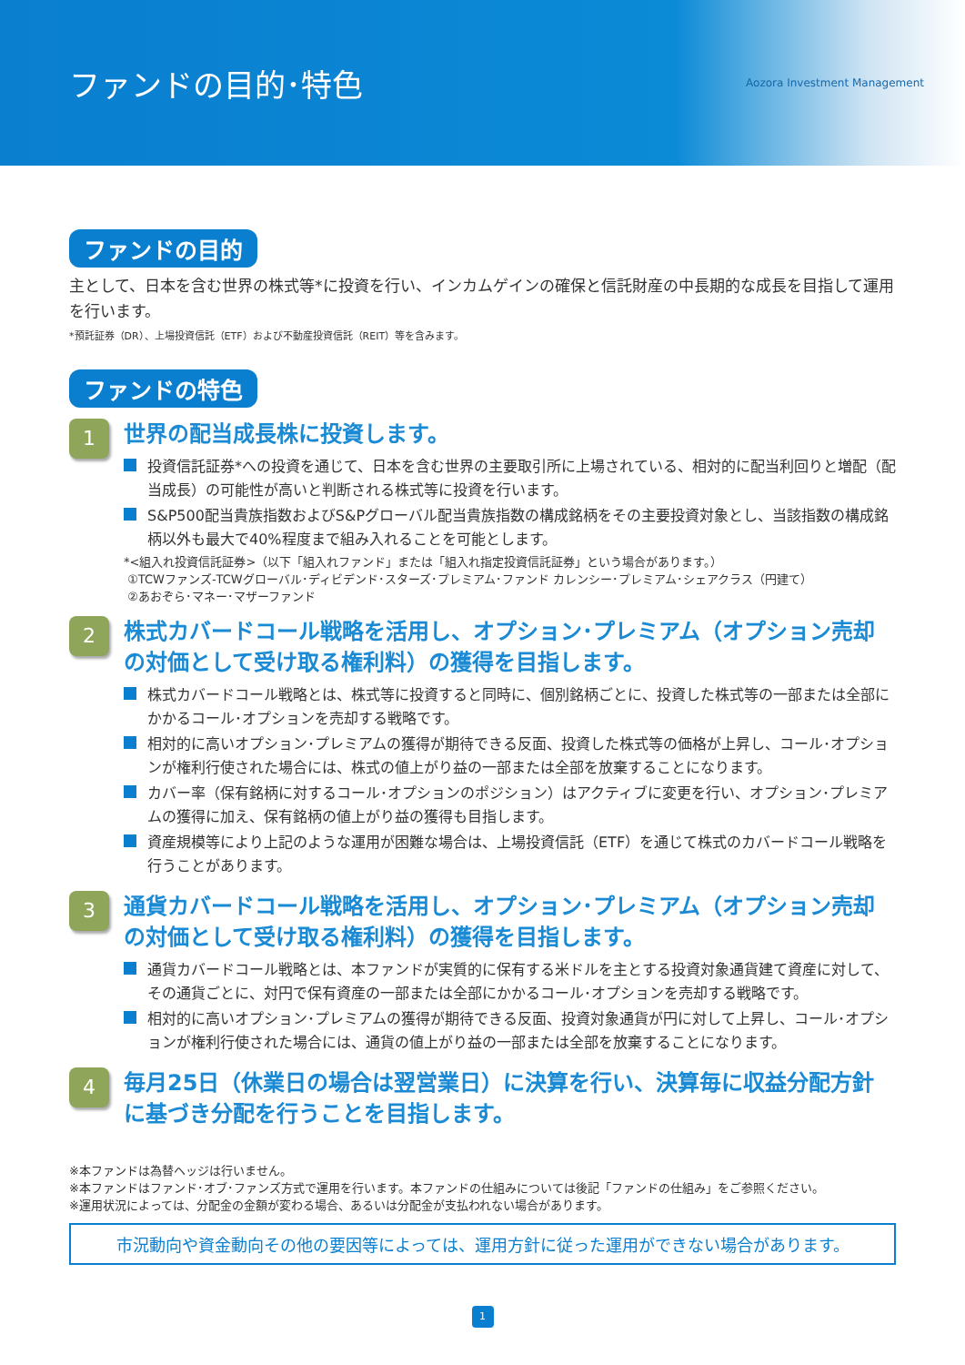ファンドの目的･特色
Aozora Investment Management
ファンドの目的
主として、日本を含む世界の株式等*に投資を行い、インカムゲインの確保と信託財産の中長期的な成長を目指して運用を行います。
*預託証券（DR）、上場投資信託（ETF）および不動産投資信託（REIT）等を含みます。
ファンドの特色
1
世界の配当成長株に投資します。
投資信託証券*への投資を通じて、日本を含む世界の主要取引所に上場されている、相対的に配当利回りと増配（配当成長）の可能性が高いと判断される株式等に投資を行います。
S&P500配当貴族指数およびS&Pグローバル配当貴族指数の構成銘柄をその主要投資対象とし、当該指数の構成銘柄以外も最大で40%程度まで組み入れることを可能とします。
*<組入れ投資信託証券>（以下「組入れファンド」または「組入れ指定投資信託証券」という場合があります。）
①TCWファンズ-TCWグローバル･ディビデンド･スターズ･プレミアム･ファンド カレンシー･プレミアム･シェアクラス（円建て）
②あおぞら･マネー･マザーファンド
2
株式カバードコール戦略を活用し、オプション･プレミアム（オプション売却の対価として受け取る権利料）の獲得を目指します。
株式カバードコール戦略とは、株式等に投資すると同時に、個別銘柄ごとに、投資した株式等の一部または全部にかかるコール･オプションを売却する戦略です。
相対的に高いオプション･プレミアムの獲得が期待できる反面、投資した株式等の価格が上昇し、コール･オプションが権利行使された場合には、株式の値上がり益の一部または全部を放棄することになります。
カバー率（保有銘柄に対するコール･オプションのポジション）はアクティブに変更を行い、オプション･プレミアムの獲得に加え、保有銘柄の値上がり益の獲得も目指します。
資産規模等により上記のような運用が困難な場合は、上場投資信託（ETF）を通じて株式のカバードコール戦略を行うことがあります。
3
通貨カバードコール戦略を活用し、オプション･プレミアム（オプション売却の対価として受け取る権利料）の獲得を目指します。
通貨カバードコール戦略とは、本ファンドが実質的に保有する米ドルを主とする投資対象通貨建て資産に対して、その通貨ごとに、対円で保有資産の一部または全部にかかるコール･オプションを売却する戦略です。
相対的に高いオプション･プレミアムの獲得が期待できる反面、投資対象通貨が円に対して上昇し、コール･オプションが権利行使された場合には、通貨の値上がり益の一部または全部を放棄することになります。
4
毎月25日（休業日の場合は翌営業日）に決算を行い、決算毎に収益分配方針に基づき分配を行うことを目指します。
※本ファンドは為替ヘッジは行いません。
※本ファンドはファンド･オブ･ファンズ方式で運用を行います。本ファンドの仕組みについては後記「ファンドの仕組み」をご参照ください。
※運用状況によっては、分配金の金額が変わる場合、あるいは分配金が支払われない場合があります。
市況動向や資金動向その他の要因等によっては、運用方針に従った運用ができない場合があります。
1